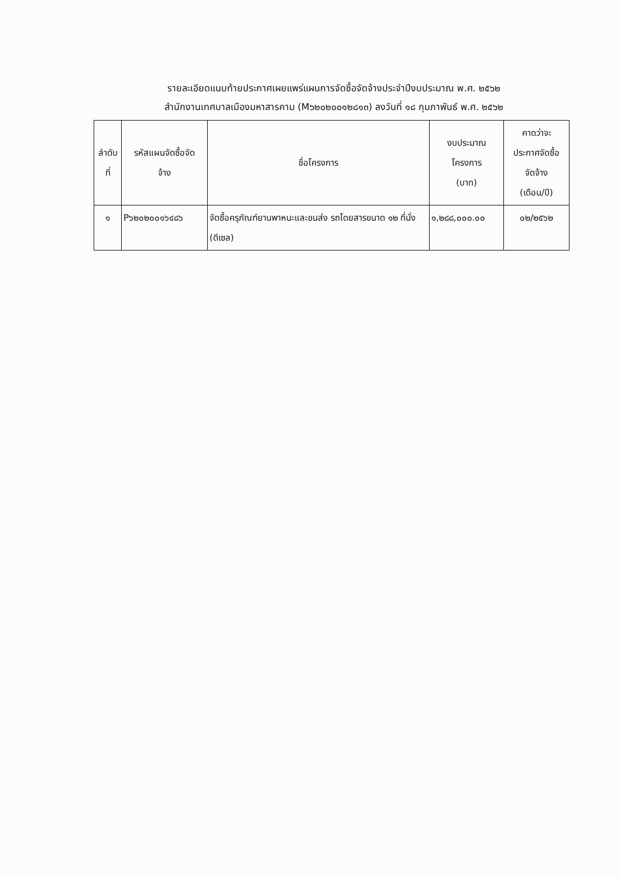รายละเอียดแนบท้ายประกาศเผยแพร่แผนการจัดซื้อจัดจ้างประจำปีงบประมาณ พ.ศ. ๒๕๖๒
สำนักงานเทศบาลเมืองมหาสารคาม (M๖๒๐๒๐๐๑๒๘๑๓) ลงวันที่ ๑๘ กุมภาพันธ์ พ.ศ. ๒๕๖๒
| ลำดับ ที่ | รหัสแผนจัดซื้อจัด จ้าง | ชื่อโครงการ | งบประมาณ โครงการ (บาท) | คาดว่าจะ ประกาศจัดซื้อ จัดจ้าง (เดือน/ปี) |
| --- | --- | --- | --- | --- |
| ๑ | P๖๒๐๒๐๐๑๖๔๘๖ | จัดซื้อครุภัณฑ์ยานพาหนะและขนส่ง รถโดยสารขนาด ๑๒ ที่นั่ง (ดีเซล) | ๑,๒๘๘,๐๐๐.๐๐ | ๐๒/๒๕๖๒ |